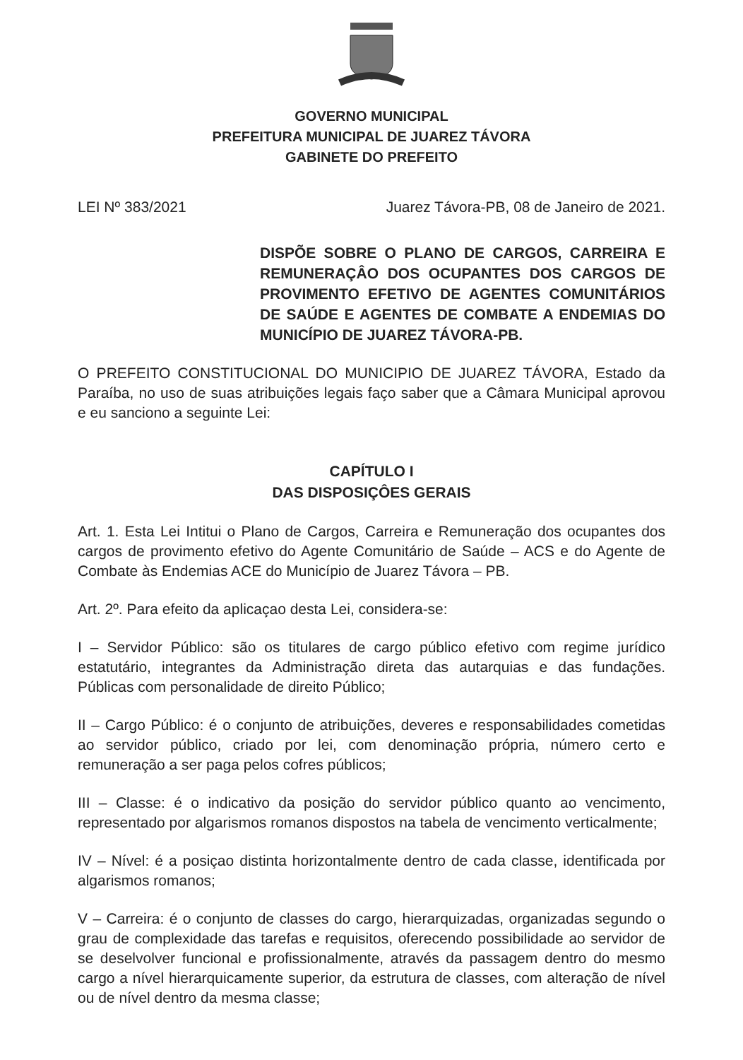GOVERNO MUNICIPAL
PREFEITURA MUNICIPAL DE JUAREZ TÁVORA
GABINETE DO PREFEITO
LEI Nº 383/2021 Juarez Távora-PB, 08 de Janeiro de 2021.
DISPÕE SOBRE O PLANO DE CARGOS, CARREIRA E REMUNERAÇÂO DOS OCUPANTES DOS CARGOS DE PROVIMENTO EFETIVO DE AGENTES COMUNITÁRIOS DE SAÚDE E AGENTES DE COMBATE A ENDEMIAS DO MUNICÍPIO DE JUAREZ TÁVORA-PB.
O PREFEITO CONSTITUCIONAL DO MUNICIPIO DE JUAREZ TÁVORA, Estado da Paraíba, no uso de suas atribuições legais faço saber que a Câmara Municipal aprovou e eu sanciono a seguinte Lei:
CAPÍTULO I
DAS DISPOSIÇÔES GERAIS
Art. 1. Esta Lei Intitui o Plano de Cargos, Carreira e Remuneração dos ocupantes dos cargos de provimento efetivo do Agente Comunitário de Saúde – ACS e do Agente de Combate às Endemias ACE do Município de Juarez Távora – PB.
Art. 2º. Para efeito da aplicaçao desta Lei, considera-se:
I – Servidor Público: são os titulares de cargo público efetivo com regime jurídico estatutário, integrantes da Administração direta das autarquias e das fundações. Públicas com personalidade de direito Público;
II – Cargo Público: é o conjunto de atribuições, deveres e responsabilidades cometidas ao servidor público, criado por lei, com denominação própria, número certo e remuneração a ser paga pelos cofres públicos;
III – Classe: é o indicativo da posição do servidor público quanto ao vencimento, representado por algarismos romanos dispostos na tabela de vencimento verticalmente;
IV – Nível: é a posiçao distinta horizontalmente dentro de cada classe, identificada por algarismos romanos;
V – Carreira: é o conjunto de classes do cargo, hierarquizadas, organizadas segundo o grau de complexidade das tarefas e requisitos, oferecendo possibilidade ao servidor de se deselvolver funcional e profissionalmente, através da passagem dentro do mesmo cargo a nível hierarquicamente superior, da estrutura de classes, com alteração de nível ou de nível dentro da mesma classe;